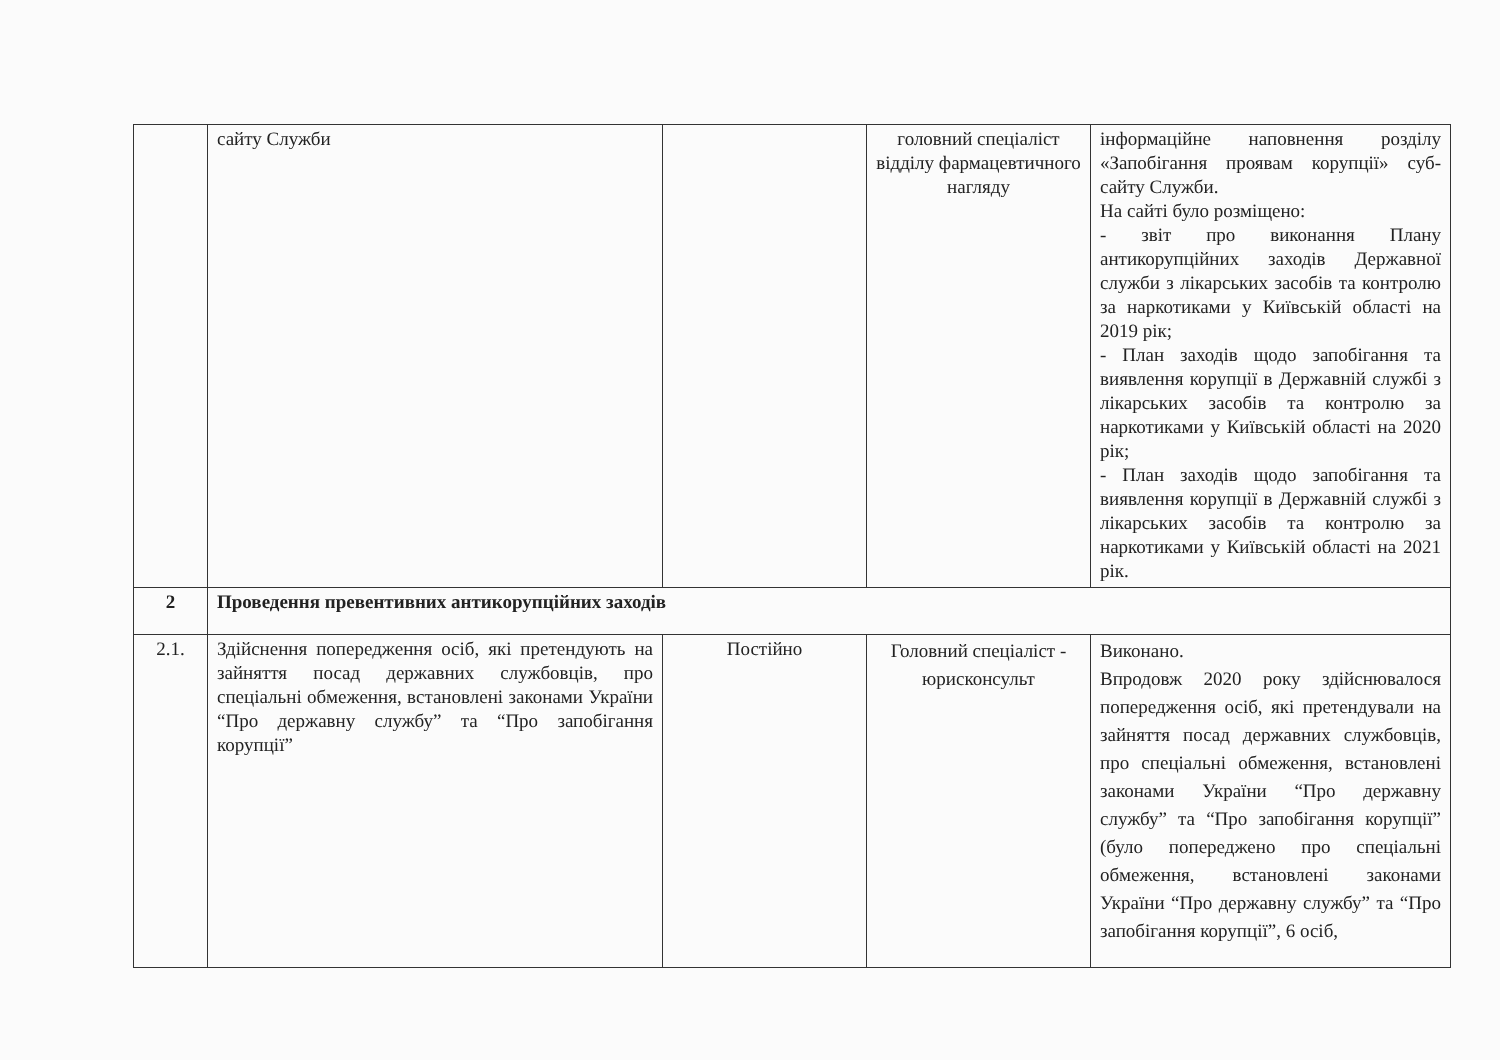| | сайту Служби | | головний спеціаліст відділу фармацевтичного нагляду | інформаційне наповнення розділу «Запобігання проявам корупції» суб-сайту Служби. На сайті було розміщено: - звіт про виконання Плану антикорупційних заходів Державної служби з лікарських засобів та контролю за наркотиками у Київській області на 2019 рік; - План заходів щодо запобігання та виявлення корупції в Державній службі з лікарських засобів та контролю за наркотиками у Київській області на 2020 рік; - План заходів щодо запобігання та виявлення корупції в Державній службі з лікарських засобів та контролю за наркотиками у Київській області на 2021 рік. |
| 2 | Проведення превентивних антикорупційних заходів | | | |
| 2.1. | Здійснення попередження осіб, які претендують на зайняття посад державних службовців, про спеціальні обмеження, встановлені законами України “Про державну службу” та “Про запобігання корупції” | Постійно | Головний спеціаліст - юрисконсульт | Виконано. Впродовж 2020 року здійснювалося попередження осіб, які претендували на зайняття посад державних службовців, про спеціальні обмеження, встановлені законами України “Про державну службу” та “Про запобігання корупції” (було попереджено про спеціальні обмеження, встановлені законами України “Про державну службу” та “Про запобігання корупції”, 6 осіб, |